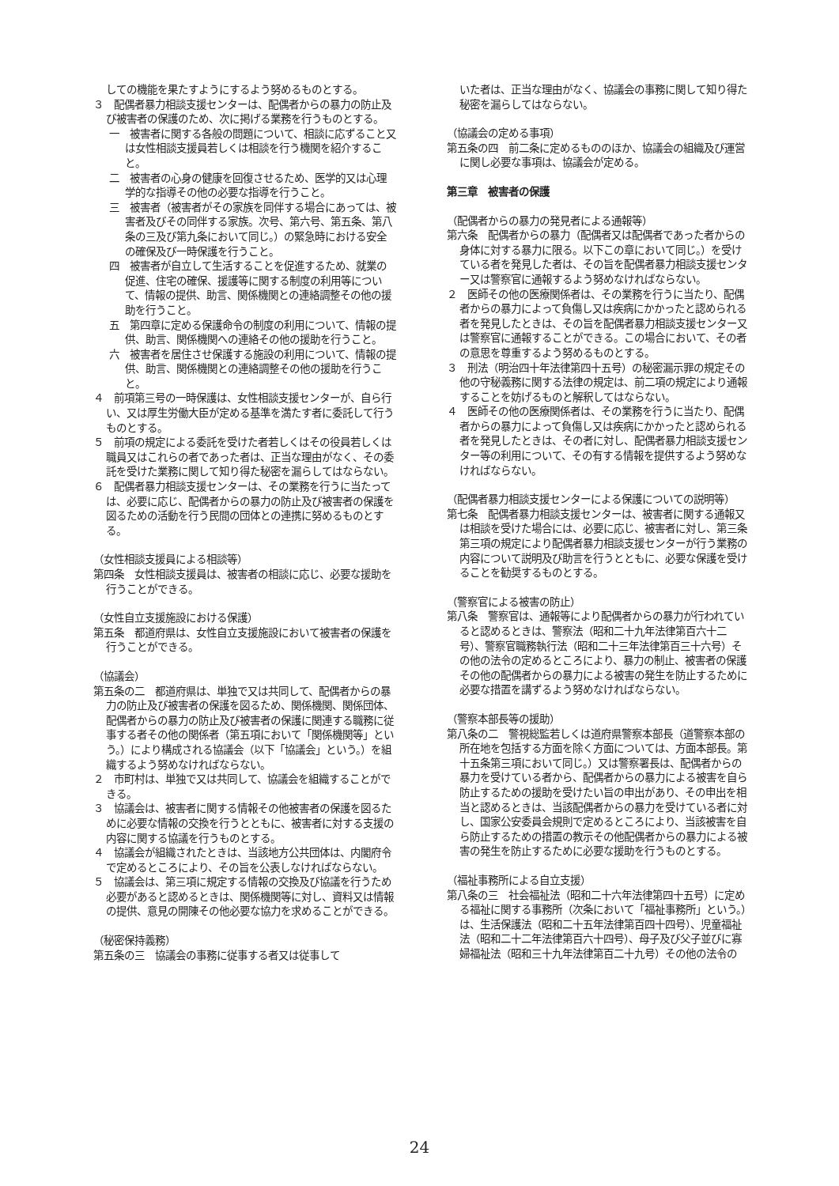しての機能を果たすようにするよう努めるものとする。
３　配偶者暴力相談支援センターは、配偶者からの暴力の防止及び被害者の保護のため、次に掲げる業務を行うものとする。
一　被害者に関する各般の問題について、相談に応ずること又は女性相談支援員若しくは相談を行う機関を紹介すること。
二　被害者の心身の健康を回復させるため、医学的又は心理学的な指導その他の必要な指導を行うこと。
三　被害者（被害者がその家族を同伴する場合にあっては、被害者及びその同伴する家族。次号、第六号、第五条、第八条の三及び第九条において同じ。）の緊急時における安全の確保及び一時保護を行うこと。
四　被害者が自立して生活することを促進するため、就業の促進、住宅の確保、援護等に関する制度の利用等について、情報の提供、助言、関係機関との連絡調整その他の援助を行うこと。
五　第四章に定める保護命令の制度の利用について、情報の提供、助言、関係機関への連絡その他の援助を行うこと。
六　被害者を居住させ保護する施設の利用について、情報の提供、助言、関係機関との連絡調整その他の援助を行うこと。
４　前項第三号の一時保護は、女性相談支援センターが、自ら行い、又は厚生労働大臣が定める基準を満たす者に委託して行うものとする。
５　前項の規定による委託を受けた者若しくはその役員若しくは職員又はこれらの者であった者は、正当な理由がなく、その委託を受けた業務に関して知り得た秘密を漏らしてはならない。
６　配偶者暴力相談支援センターは、その業務を行うに当たっては、必要に応じ、配偶者からの暴力の防止及び被害者の保護を図るための活動を行う民間の団体との連携に努めるものとする。
（女性相談支援員による相談等）
第四条　女性相談支援員は、被害者の相談に応じ、必要な援助を行うことができる。
（女性自立支援施設における保護）
第五条　都道府県は、女性自立支援施設において被害者の保護を行うことができる。
（協議会）
第五条の二　都道府県は、単独で又は共同して、配偶者からの暴力の防止及び被害者の保護を図るため、関係機関、関係団体、配偶者からの暴力の防止及び被害者の保護に関連する職務に従事する者その他の関係者（第五項において「関係機関等」という。）により構成される協議会（以下「協議会」という。）を組織するよう努めなければならない。
２　市町村は、単独で又は共同して、協議会を組織することができる。
３　協議会は、被害者に関する情報その他被害者の保護を図るために必要な情報の交換を行うとともに、被害者に対する支援の内容に関する協議を行うものとする。
４　協議会が組織されたときは、当該地方公共団体は、内閣府令で定めるところにより、その旨を公表しなければならない。
５　協議会は、第三項に規定する情報の交換及び協議を行うため必要があると認めるときは、関係機関等に対し、資料又は情報の提供、意見の開陳その他必要な協力を求めることができる。
（秘密保持義務）
第五条の三　協議会の事務に従事する者又は従事して
いた者は、正当な理由がなく、協議会の事務に関して知り得た秘密を漏らしてはならない。
（協議会の定める事項）
第五条の四　前二条に定めるもののほか、協議会の組織及び運営に関し必要な事項は、協議会が定める。
第三章　被害者の保護
（配偶者からの暴力の発見者による通報等）
第六条　配偶者からの暴力（配偶者又は配偶者であった者からの身体に対する暴力に限る。以下この章において同じ。）を受けている者を発見した者は、その旨を配偶者暴力相談支援センター又は警察官に通報するよう努めなければならない。
２　医師その他の医療関係者は、その業務を行うに当たり、配偶者からの暴力によって負傷し又は疾病にかかったと認められる者を発見したときは、その旨を配偶者暴力相談支援センター又は警察官に通報することができる。この場合において、その者の意思を尊重するよう努めるものとする。
３　刑法（明治四十年法律第四十五号）の秘密漏示罪の規定その他の守秘義務に関する法律の規定は、前二項の規定により通報することを妨げるものと解釈してはならない。
４　医師その他の医療関係者は、その業務を行うに当たり、配偶者からの暴力によって負傷し又は疾病にかかったと認められる者を発見したときは、その者に対し、配偶者暴力相談支援センター等の利用について、その有する情報を提供するよう努めなければならない。
（配偶者暴力相談支援センターによる保護についての説明等）
第七条　配偶者暴力相談支援センターは、被害者に関する通報又は相談を受けた場合には、必要に応じ、被害者に対し、第三条第三項の規定により配偶者暴力相談支援センターが行う業務の内容について説明及び助言を行うとともに、必要な保護を受けることを勧奨するものとする。
（警察官による被害の防止）
第八条　警察官は、通報等により配偶者からの暴力が行われていると認めるときは、警察法（昭和二十九年法律第百六十二号）、警察官職務執行法（昭和二十三年法律第百三十六号）その他の法令の定めるところにより、暴力の制止、被害者の保護その他の配偶者からの暴力による被害の発生を防止するために必要な措置を講ずるよう努めなければならない。
（警察本部長等の援助）
第八条の二　警視総監若しくは道府県警察本部長（道警察本部の所在地を包括する方面を除く方面については、方面本部長。第十五条第三項において同じ。）又は警察署長は、配偶者からの暴力を受けている者から、配偶者からの暴力による被害を自ら防止するための援助を受けたい旨の申出があり、その申出を相当と認めるときは、当該配偶者からの暴力を受けている者に対し、国家公安委員会規則で定めるところにより、当該被害を自ら防止するための措置の教示その他配偶者からの暴力による被害の発生を防止するために必要な援助を行うものとする。
（福祉事務所による自立支援）
第八条の三　社会福祉法（昭和二十六年法律第四十五号）に定める福祉に関する事務所（次条において「福祉事務所」という。）は、生活保護法（昭和二十五年法律第百四十四号）、児童福祉法（昭和二十二年法律第百六十四号）、母子及び父子並びに寡婦福祉法（昭和三十九年法律第百二十九号）その他の法令の
24